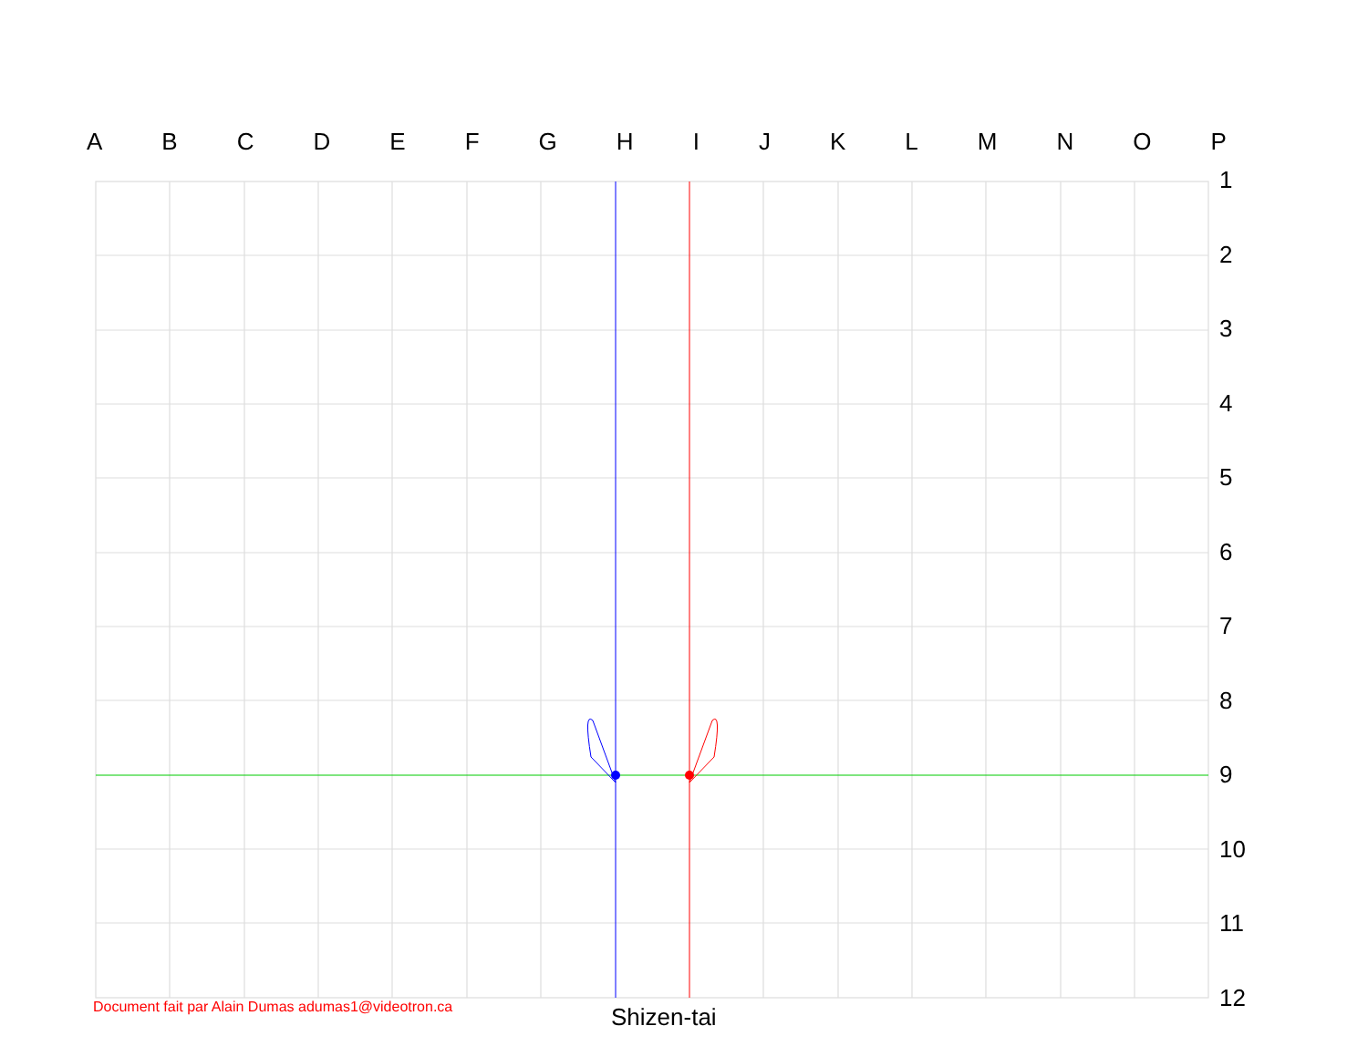A B C D E F G H I J K L M N O P
1
2
3
4
5
6
7
8
9
10
11
12
Document fait par Alain Dumas adumas1@videotron.ca
Shizen-tai